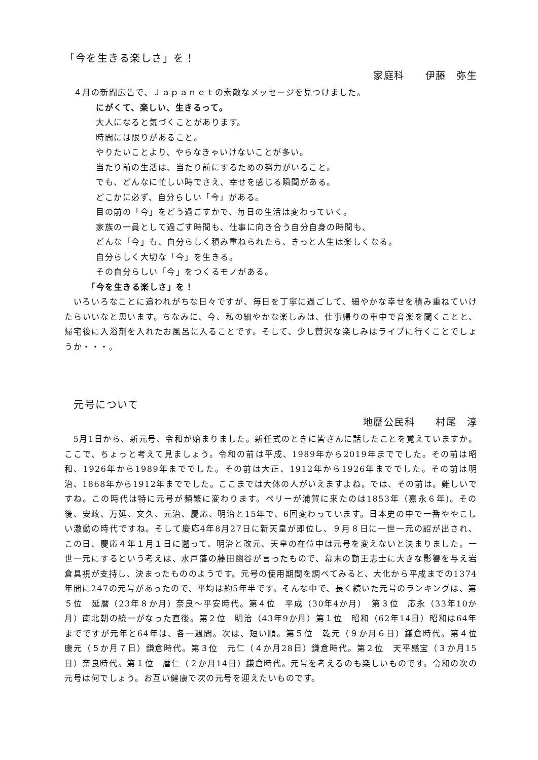「今を生きる楽しさ」を！
家庭科　　伊藤　弥生
　４月の新聞広告で、Ｊａｐａｎｅｔの素敵なメッセージを見つけました。
にがくて、楽しい、生きるって。
大人になると気づくことがあります。
時間には限りがあること。
やりたいことより、やらなきゃいけないことが多い。
当たり前の生活は、当たり前にするための努力がいること。
でも、どんなに忙しい時でさえ、幸せを感じる瞬間がある。
どこかに必ず、自分らしい「今」がある。
目の前の「今」をどう過ごすかで、毎日の生活は変わっていく。
家族の一員として過ごす時間も、仕事に向き合う自分自身の時間も、
どんな「今」も、自分らしく積み重ねられたら、きっと人生は楽しくなる。
自分らしく大切な「今」を生きる。
その自分らしい「今」をつくるモノがある。
「今を生きる楽しさ」を！
　いろいろなことに追われがちな日々ですが、毎日を丁寧に過ごして、細やかな幸せを積み重ねていけたらいいなと思います。ちなみに、今、私の細やかな楽しみは、仕事帰りの車中で音楽を聞くことと、帰宅後に入浴剤を入れたお風呂に入ることです。そして、少し贅沢な楽しみはライブに行くことでしょうか・・・。
元号について
地歴公民科　　村尾　淳
　5月1日から、新元号、令和が始まりました。新任式のときに皆さんに話したことを覚えていますか。ここで、ちょっと考えて見ましょう。令和の前は平成、1989年から2019年まででした。その前は昭和、1926年から1989年まででした。その前は大正、1912年から1926年まででした。その前は明治、1868年から1912年まででした。ここまでは大体の人がいえますよね。では、その前は。難しいですね。この時代は特に元号が頻繁に変わります。ペリーが浦賀に来たのは1853年（嘉永６年)。その後、安政、万延、文久、元治、慶応、明治と15年で、6回変わっています。日本史の中で一番ややこしい激動の時代ですね。そして慶応4年8月27日に新天皇が即位し、９月８日に一世一元の詔が出され、この日、慶応４年１月１日に遡って、明治と改元、天皇の在位中は元号を変えないと決まりました。一世一元にするという考えは、水戸藩の藤田幽谷が言ったもので、幕末の勤王志士に大きな影響を与え岩倉具視が支持し、決まったもののようです。元号の使用期間を調べてみると、大化から平成までの1374年間に247の元号があったので、平均は約5年半です。そんな中で、長く続いた元号のランキングは、第５位　延暦（23年８か月）奈良～平安時代。第４位　平成（30年4か月）　第３位　応永（33年10か月）南北朝の統一がなった直後。第２位　明治（43年9か月）第１位　昭和（62年14日）昭和は64年までですが元年と64年は、各一週間。次は、短い順。第５位　乾元（９か月６日）鎌倉時代。第４位　康元（５か月７日）鎌倉時代。第３位　元仁（４か月28日）鎌倉時代。第２位　天平感宝（３か月15日）奈良時代。第１位　暦仁（２か月14日）鎌倉時代。元号を考えるのも楽しいものです。令和の次の元号は何でしょう。お互い健康で次の元号を迎えたいものです。